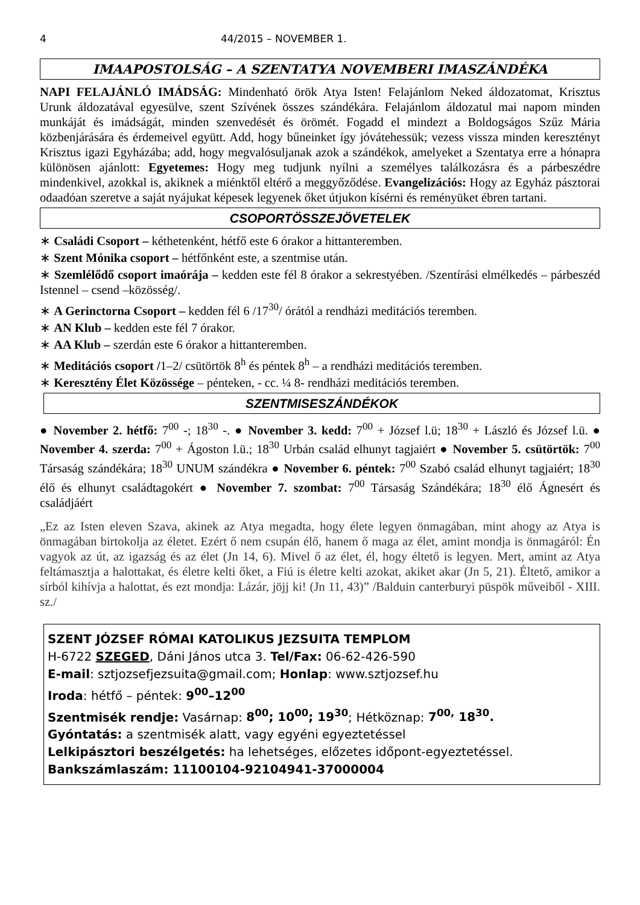4 44/2015 – NOVEMBER 1.
IMAAPOSTOLSÁG – A SZENTATYA NOVEMBERI IMASZÁNDÉKA
NAPI FELAJÁNLÓ IMÁDSÁG: Mindenható örök Atya Isten! Felajánlom Neked áldozatomat, Krisztus Urunk áldozatával egyesülve, szent Szívének összes szándékára. Felajánlom áldozatul mai napom minden munkáját és imádságát, minden szenvedését és örömét. Fogadd el mindezt a Boldogságos Szűz Mária közbenjárására és érdemeivel együtt. Add, hogy bűneinket így jóvátehessük; vezess vissza minden keresztényt Krisztus igazi Egyházába; add, hogy megvalósuljanak azok a szándékok, amelyeket a Szentatya erre a hónapra különösen ajánlott: Egyetemes: Hogy meg tudjunk nyílni a személyes találkozásra és a párbeszédre mindenkivel, azokkal is, akiknek a miénktől eltérő a meggyőződése. Evangelizációs: Hogy az Egyház pásztorai odaadóan szeretve a saját nyájukat képesek legyenek őket útjukon kísérni és reményüket ébren tartani.
CSOPORTÖSSZEJÖVETELEK
∗ Családi Csoport – kéthetenként, hétfő este 6 órakor a hittanteremben.
∗ Szent Mónika csoport – hétfőnként este, a szentmise után.
∗ Szemlélődő csoport imaórája – kedden este fél 8 órakor a sekrestyében. /Szentírási elmélkedés – párbeszéd Istennel – csend –közösség/.
∗ A Gerinctorna Csoport – kedden fél 6 /17<sup>30</sup>/ órától a rendházi meditációs teremben.
∗ AN Klub – kedden este fél 7 órakor.
∗ AA Klub – szerdán este 6 órakor a hittanteremben.
∗ Meditációs csoport /1–2/ csütörtök 8<sup>h</sup> és péntek 8<sup>h</sup> – a rendházi meditációs teremben.
∗ Keresztény Élet Közössége – pénteken, - cc. ¼ 8- rendházi meditációs teremben.
SZENTMISESZÁNDÉKOK
● November 2. hétfő: 7<sup>00</sup> -; 18<sup>30</sup> -. ● November 3. kedd: 7<sup>00</sup> + József l.ü; 18<sup>30</sup> + László és József l.ü. ● November 4. szerda: 7<sup>00</sup> + Ágoston l.ü.; 18<sup>30</sup> Urbán család elhunyt tagjaiért ● November 5. csütörtök: 7<sup>00</sup> Társaság szándékára; 18<sup>30</sup> UNUM szándékra ● November 6. péntek: 7<sup>00</sup> Szabó család elhunyt tagjaiért; 18<sup>30</sup> élő és elhunyt családtagokért ● November 7. szombat: 7<sup>00</sup> Társaság Szándékára; 18<sup>30</sup> élő Ágnesért és családjáért
„Ez az Isten eleven Szava, akinek az Atya megadta, hogy élete legyen önmagában, mint ahogy az Atya is önmagában birtokolja az életet. Ezért ő nem csupán élő, hanem ő maga az élet, amint mondja is önmagáról: Én vagyok az út, az igazság és az élet (Jn 14, 6). Mivel ő az élet, él, hogy éltető is legyen. Mert, amint az Atya feltámasztja a halottakat, és életre kelti őket, a Fiú is életre kelti azokat, akiket akar (Jn 5, 21). Éltető, amikor a sírból kihívja a halottat, és ezt mondja: Lázár, jöjj ki! (Jn 11, 43)” /Balduin canterburyi püspök műveiből - XIII. sz./
SZENT JÓZSEF RÓMAI KATOLIKUS JEZSUITA TEMPLOM
H-6722 SZEGED, Dáni János utca 3. Tel/Fax: 06-62-426-590
E-mail: sztjozsefjezsuita@gmail.com; Honlap: www.sztjozsef.hu
Iroda: hétfő – péntek: 9<sup>00</sup>–12<sup>00</sup>
Szentmisék rendje: Vasárnap: 8<sup>00</sup>; 10<sup>00</sup>; 19<sup>30</sup>; Hétköznap: 7<sup>00,</sup> 18<sup>30</sup>.
Gyóntatás: a szentmisék alatt, vagy egyéni egyeztetéssel
Lelkipásztori beszélgetés: ha lehetséges, előzetes időpont-egyeztetéssel.
Bankszámlaszám: 11100104-92104941-37000004